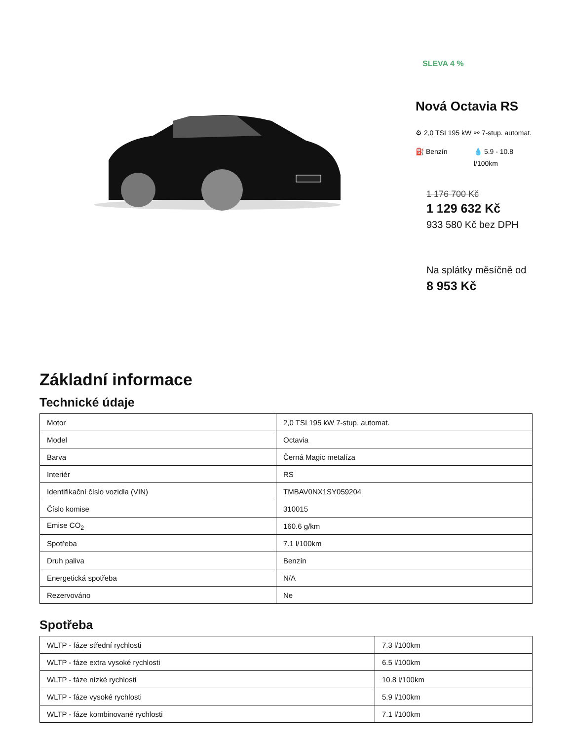SLEVA 4 %
Nová Octavia RS
⚙ 2,0 TSI 195 kW
⚯ 7-stup. automat.
⛽ Benzín
💧 5.9 - 10.8 l/100km
1 176 700 Kč
1 129 632 Kč
933 580 Kč bez DPH
Na splátky měsíčně od
8 953 Kč
Základní informace
Technické údaje
| Motor | 2,0 TSI 195 kW 7-stup. automat. |
| Model | Octavia |
| Barva | Černá Magic metalíza |
| Interiér | RS |
| Identifikační číslo vozidla (VIN) | TMBAV0NX1SY059204 |
| Číslo komise | 310015 |
| Emise CO<sub>2</sub> | 160.6 g/km |
| Spotřeba | 7.1 l/100km |
| Druh paliva | Benzín |
| Energetická spotřeba | N/A |
| Rezervováno | Ne |
Spotřeba
| WLTP - fáze střední rychlosti | 7.3 l/100km |
| WLTP - fáze extra vysoké rychlosti | 6.5 l/100km |
| WLTP - fáze nízké rychlosti | 10.8 l/100km |
| WLTP - fáze vysoké rychlosti | 5.9 l/100km |
| WLTP - fáze kombinované rychlosti | 7.1 l/100km |